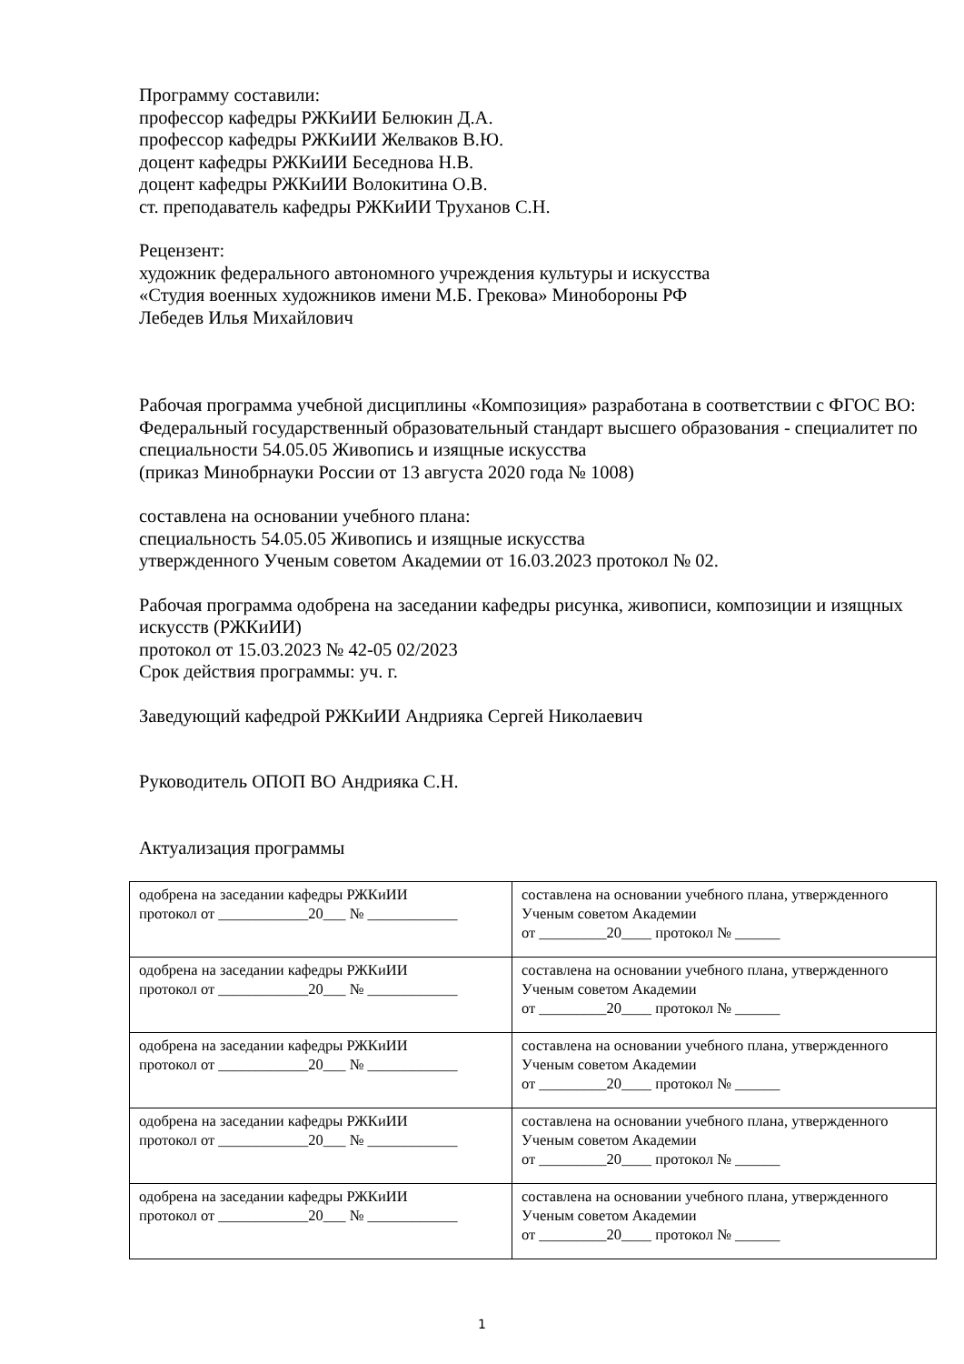Программу составили:
профессор кафедры РЖКиИИ Белюкин Д.А.
профессор кафедры РЖКиИИ Желваков В.Ю.
доцент кафедры РЖКиИИ Беседнова Н.В.
доцент кафедры РЖКиИИ Волокитина О.В.
ст. преподаватель кафедры РЖКиИИ Труханов С.Н.
Рецензент:
художник федерального автономного учреждения культуры и искусства
«Студия военных художников имени М.Б. Грекова» Минобороны РФ
Лебедев Илья Михайлович
Рабочая программа учебной дисциплины «Композиция» разработана в соответствии с ФГОС ВО:
Федеральный государственный образовательный стандарт высшего образования - специалитет по специальности 54.05.05 Живопись и изящные искусства
(приказ Минобрнауки России от 13 августа 2020 года № 1008)
составлена на основании учебного плана:
специальность 54.05.05 Живопись и изящные искусства
утвержденного Ученым советом Академии от 16.03.2023 протокол № 02.
Рабочая программа одобрена на заседании кафедры рисунка, живописи, композиции и изящных искусств (РЖКиИИ)
протокол от 15.03.2023 № 42-05 02/2023
Срок действия программы: уч. г.
Заведующий кафедрой РЖКиИИ Андрияка Сергей Николаевич
Руководитель ОПОП ВО Андрияка С.Н.
Актуализация программы
| одобрена на заседании кафедры РЖКиИИ протокол от ____________20___ № ____________ | составлена на основании учебного плана, утвержденного Ученым советом Академии от _________20____ протокол № ______ |
| одобрена на заседании кафедры РЖКиИИ протокол от ____________20___ № ____________ | составлена на основании учебного плана, утвержденного Ученым советом Академии от _________20____ протокол № ______ |
| одобрена на заседании кафедры РЖКиИИ протокол от ____________20___ № ____________ | составлена на основании учебного плана, утвержденного Ученым советом Академии от _________20____ протокол № ______ |
| одобрена на заседании кафедры РЖКиИИ протокол от ____________20___ № ____________ | составлена на основании учебного плана, утвержденного Ученым советом Академии от _________20____ протокол № ______ |
| одобрена на заседании кафедры РЖКиИИ протокол от ____________20___ № ____________ | составлена на основании учебного плана, утвержденного Ученым советом Академии от _________20____ протокол № ______ |
1